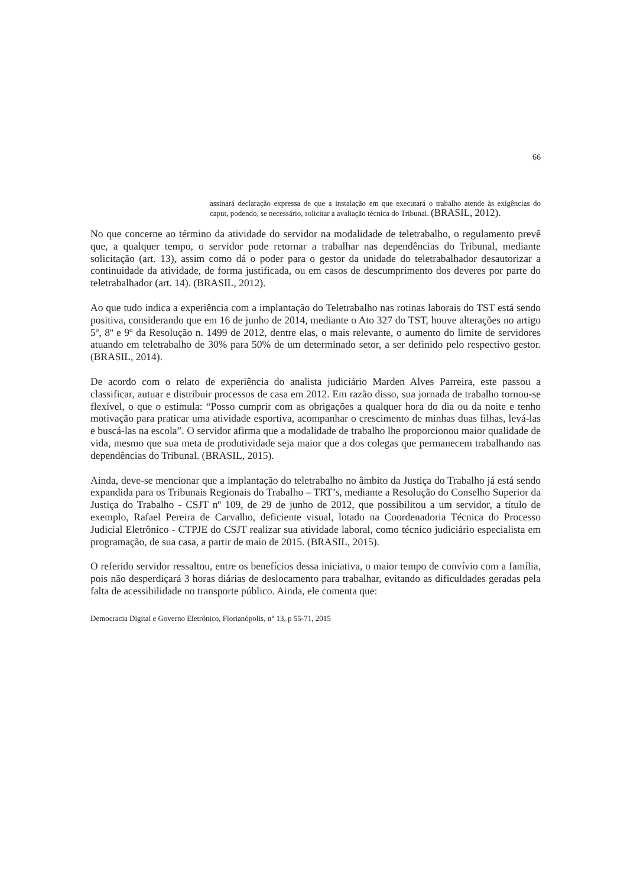66
assinará declaração expressa de que a instalação em que executará o trabalho atende às exigências do caput, podendo, se necessário, solicitar a avaliação técnica do Tribunal. (BRASIL, 2012).
No que concerne ao término da atividade do servidor na modalidade de teletrabalho, o regulamento prevê que, a qualquer tempo, o servidor pode retornar a trabalhar nas dependências do Tribunal, mediante solicitação (art. 13), assim como dá o poder para o gestor da unidade do teletrabalhador desautorizar a continuidade da atividade, de forma justificada, ou em casos de descumprimento dos deveres por parte do teletrabalhador (art. 14). (BRASIL, 2012).
Ao que tudo indica a experiência com a implantação do Teletrabalho nas rotinas laborais do TST está sendo positiva, considerando que em 16 de junho de 2014, mediante o Ato 327 do TST, houve alterações no artigo 5º, 8º e 9º da Resolução n. 1499 de 2012, dentre elas, o mais relevante, o aumento do limite de servidores atuando em teletrabalho de 30% para 50% de um determinado setor, a ser definido pelo respectivo gestor. (BRASIL, 2014).
De acordo com o relato de experiência do analista judiciário Marden Alves Parreira, este passou a classificar, autuar e distribuir processos de casa em 2012. Em razão disso, sua jornada de trabalho tornou-se flexível, o que o estimula: “Posso cumprir com as obrigações a qualquer hora do dia ou da noite e tenho motivação para praticar uma atividade esportiva, acompanhar o crescimento de minhas duas filhas, levá-las e buscá-las na escola”. O servidor afirma que a modalidade de trabalho lhe proporcionou maior qualidade de vida, mesmo que sua meta de produtividade seja maior que a dos colegas que permanecem trabalhando nas dependências do Tribunal. (BRASIL, 2015).
Ainda, deve-se mencionar que a implantação do teletrabalho no âmbito da Justiça do Trabalho já está sendo expandida para os Tribunais Regionais do Trabalho – TRT’s, mediante a Resolução do Conselho Superior da Justiça do Trabalho - CSJT nº 109, de 29 de junho de 2012, que possibilitou a um servidor, a título de exemplo, Rafael Pereira de Carvalho, deficiente visual, lotado na Coordenadoria Técnica do Processo Judicial Eletrônico - CTPJE do CSJT realizar sua atividade laboral, como técnico judiciário especialista em programação, de sua casa, a partir de maio de 2015. (BRASIL, 2015).
O referido servidor ressaltou, entre os benefícios dessa iniciativa, o maior tempo de convívio com a família, pois não desperdiçará 3 horas diárias de deslocamento para trabalhar, evitando as dificuldades geradas pela falta de acessibilidade no transporte público. Ainda, ele comenta que:
Democracia Digital e Governo Eletrônico, Florianópolis, n° 13, p 55-71, 2015